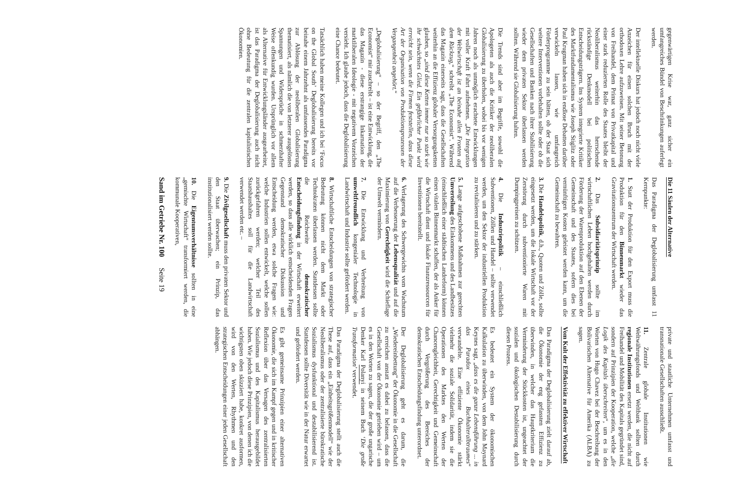gegenwärtigen Krise war, ganz sicher ein umfangreiches Bündel von Beschränkungen auferlegt werden.
Der intellektuelle Diskurs hat jedoch noch nicht viele Anzeichen für einen solchen Bruch mit der orthodoxen Lehre aufzuweisen. Mit seiner Betonung von Freihandel, dem Primat von Privatkapital und einer stark reduzierten Rolle des Staates bleibt der Neoliberalismus weiterhin das herrschende rückständige Denkmodell bei politischen Entscheidungsträgern. Ins System integrierte Kritiker des Marktfundamentalismus wie Joseph Stiglitz oder Paul Krugman haben sich in endlose Debatten darüber verwickeln lassen, wie umfangreich Förderprogramme zu sein hätten, ob der Staat sich weitere Interventionen vorbehalten sollte oder ob die Gesellschaften und Banken nach ihrer Stabilisierung wieder dem privaten Sektor überlassen werden sollten. Während sie Globalisierung halten.
Die Trends sind aber im Begriffe, sowohl die Apologeten als auch die Kritiker der neoliberalen Globalisierung zu überholen, wobei bis vor wenigen Jahren noch als unmöglich erachtete Entwicklungen mit voller Kraft Fahrt aufnehmen. „Die Integration der Weltwirtschaft ist an beinahe allen Fronten auf dem Rückzug,“ schreibt „The Economist“. Während das Magazin einerseits sagt, dass die Gesellschaften weiterhin an die Effizienz globaler Versorgungsketten glauben, so „sind diese Ketten immer nur so stark wie ihr schwächstes Glied. Ein gefährlicher Punkt wird erreicht sein, wenn die Firmen feststellen, dass diese Art der Organisation von Produktionsprozessen der Vergangenheit angehört.“
„Deglobalisierung“ – so der Begriff, den „The Economist“ mir zuschreibt – ist eine Entwicklung, die das Magazin - diese erstrangige Inkarnation der marktliberalen Ideologie - mit negativem Vorzeichen versieht. Ich glaube jedoch, dass die Deglobalisierung eine Chance bedeutet.
Tatsächlich haben meine Kollegen und ich bei ‘Focus on the Global South’ Deglobalisierung bereits vor beinahe einem Jahrzehnt als umfassendes Paradigma zur Ablösung der neoliberalen Globalisierung thematisiert, als nämlich die von letzterer ausgelösten Spannungen und Widersprüche in schmerzhafter Weise offenkundig wurden. Ursprünglich vor allem als Alternative für Entwicklungsländer ausgearbeitet, ist das Paradigma der Deglobalisierung auch nicht ohne Bedeutung für die zentralen kapitalistischen Ökonomien.
Die 11 Säulen der Alternative
Das Paradigma der Deglobalisierung umfasst 11 Kernpunkte:
1. Statt der Produktion für den Export muss die Produktion für den Binnenmarkt wieder das Gravitationszentrum der Wirtschaft werden.
2. Das Subsidiaritätsprinzip sollte im wirtschaftlichen Leben hochgehalten werden durch Förderung der Warenproduktion auf den Ebenen der Gemeinschaft und des Staates, sofern dies bei vernünftigen Kosten geleistet werden kann, um die Gemeinschaft zu bewahren.
3. Die Handelspolitik, d.h., Quoten und Zölle, sollte eingesetzt werden, um die lokale Wirtschaft vor der Zerstörung durch subventionierte Waren mit Dumpingpreisen zu schützen.
4. Die Industriepolitik – einschließlich Subventionen, Zöllen und Handel – sollte verwendet werden, um den Sektor der industriellen Produktion zu revitalisieren und zu stärken.
5. Lange aufgeschobene Maßnahmen zur gerechten Umverteilung des Einkommens und des Landbesitzes (einschließlich einer städtischen Landreform) können einen vitalen Binnenmarkt schaffen, der als Anker für die Wirtschaft dient und lokale Finanzressourcen für Investitionen bereitstellt.
6. Verlagerung des Schwergewichts vom Wachstum auf die Verbesserung der Lebensqualität und auf die Maximierung von Gerechtigkeit wird die Schieflage der Umwelt vermindern.
7. Die Entwicklung und Verbreitung von umweltfreundlich kongenialer Technologie in Landwirtschaft und Industrie sollte gefördert werden.
8. Wirtschaftliche Entscheidungen von strategischer Bedeutung können nicht dem Markt oder Technokraten überlassen werden. Stattdessen sollte die Reichweite demokratischer Entscheidungsfindung in der Wirtschaft erweitert werden, so dass alle wirklich entscheidenden Fragen Gegenstand demokratischer Diskussion und Entscheidung werden, etwa solche Fragen wie: welche Industrien sollen entwickelt, welche sollen zurückgefahren werden; welcher Teil des Staatshaushaltes soll für die Landwirtschaft verwendet werden etc. –
9. Die Zivilgesellschaft muss den privaten Sektor und den Staat überwachen; ein Prinzip, das institutionalisiert werden sollte.
10. Die Eigentumsverhältnisse sollten in eine „gemischte Wirtschaft“ transformiert werden, die kommunale Kooperativen,
Sand im Getriebe Nr. 100 Seite 19
private und staatliche Unternehmen umfasst und transnationale Gesellschaften ausschließt.
11. Zentrale globale Institutionen wie Weltwährungsfonds und Weltbank sollten durch regionale Institutionen ersetzt werden, die nicht auf Freihandel und Mobilität des Kapitals gegründet sind, sondern auf Prinzipien der Kooperation, welche „die Logik des Kapitals überschreiten“, um es in den Worten von Hugo Chavez bei der Beschreibung der Bolivarischen Alternative für Amerika (ALBA) zu sagen.
Vom Kult der Effektivität zu effektiver Wirtschaft
Das Paradigma der Deglobalisierung zielt darauf ab, die Ökonomie der eng gefassten Effizienz zu überwinden, in welcher das Hauptkriterium die Verminderung der Stückkosten ist, ungeachtet der sozialen und ökologischen Destabilisierung durch diesen Prozess.
Es bedeutet ein System der ökonomischen Kalkulation zu überwinden, von dem John Maynard Keynes sagt, „dass es die ganze Lebensführung ... in das Paradox eines Buchhalteralbtraumes“ verwandelte. Eine effiziente Ökonomie stärkt vielmehr die soziale Solidarität, indem sie die Operationen des Marktes den Werten der Chancengleichheit, Gerechtigkeit und Gemeinschaft durch Vergrößerung des Bereiches der demokratischen Entscheidungsfindung unterordnet.
Der Deglobalisierung geht es darum, die „Wiedereinbettung“ der Ökonomie in die Gesellschaft zu erreichen anstatt es dabei zu belassen, dass die Gesellschaft von der Ökonomie getrieben wird – um es in den Worten zu sagen, die der große ungarische Denker Karl Polanyi in seinem Buch ‘Die große Transformation’ verwendet.
Das Paradigma der Deglobalisierung stellt auch die These auf, dass ein „Einheitsgrößenmodell“ wie der Neoliberalismus oder der zentralisierte bürokratische Sozialismus dysfunktional und destabilisierend ist. Stattdessen sollte Diversität wie in der Natur erwartet und gefördert werden.
Es gibt gemeinsame Prinzipien einer alternativen Ökonomie, die sich im Kampf gegen und in kritischer Reflexion über das Versagen des zentralisierten Sozialismus und des Kapitalismus herausgebildet haben. Wie jedoch diese Prinzipien, von denen ich die wichtigsten oben skizziert habe, konkret ausformen, wird von den Werten, Rhythmen und den strategischen Entscheidungen einer jeden Gesellschaft abhängen.